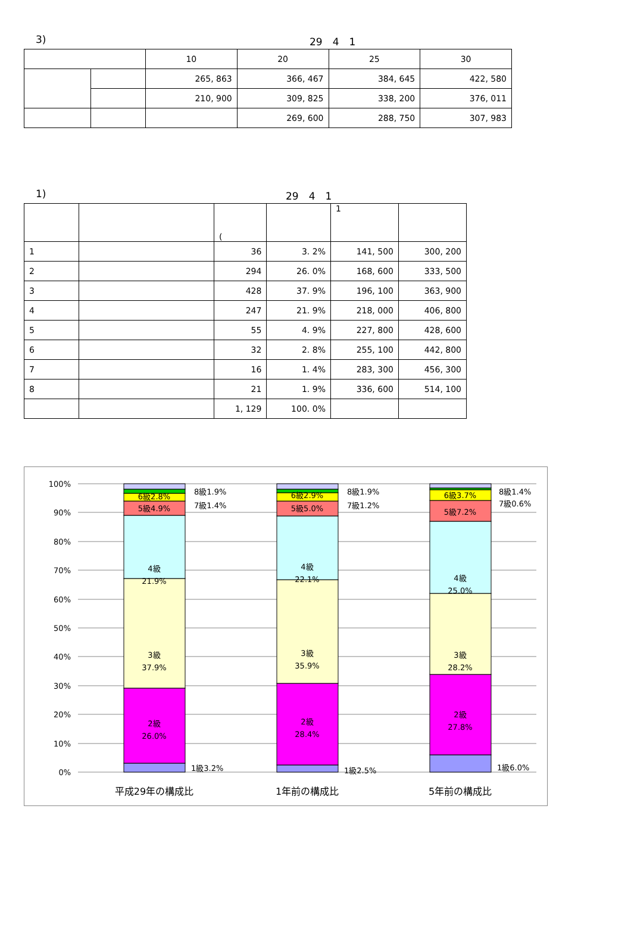3) 29　4　1
| | | 10 | 20 | 25 | 30 |
| | | 265, 863 | 366, 467 | 384, 645 | 422, 580 |
| | | 210, 900 | 309, 825 | 338, 200 | 376, 011 |
| | | | 269, 600 | 288, 750 | 307, 983 |
1) 29　4　1
| | | ( | | 1 | |
| 1 | | 36 | 3. 2% | 141, 500 | 300, 200 |
| 2 | | 294 | 26. 0% | 168, 600 | 333, 500 |
| 3 | | 428 | 37. 9% | 196, 100 | 363, 900 |
| 4 | | 247 | 21. 9% | 218, 000 | 406, 800 |
| 5 | | 55 | 4. 9% | 227, 800 | 428, 600 |
| 6 | | 32 | 2. 8% | 255, 100 | 442, 800 |
| 7 | | 16 | 1. 4% | 283, 300 | 456, 300 |
| 8 | | 21 | 1. 9% | 336, 600 | 514, 100 |
| | | 1, 129 | 100. 0% | | |
100%
90%
80%
70%
60%
50%
40%
30%
20%
10%
0%
4級
21.9%
3級
37.9%
2級
26.0%
5級4.9%
6級2.8%
4級
22.1%
3級
35.9%
2級
28.4%
5級5.0%
6級2.9%
4級
25.0%
3級
28.2%
2級
27.8%
5級7.2%
6級3.7%
平成29年の構成比
1年前の構成比
5年前の構成比
8級1.9%
7級1.4%
1級3.2%
8級1.9%
7級1.2%
1級2.5%
8級1.4%
7級0.6%
1級6.0%